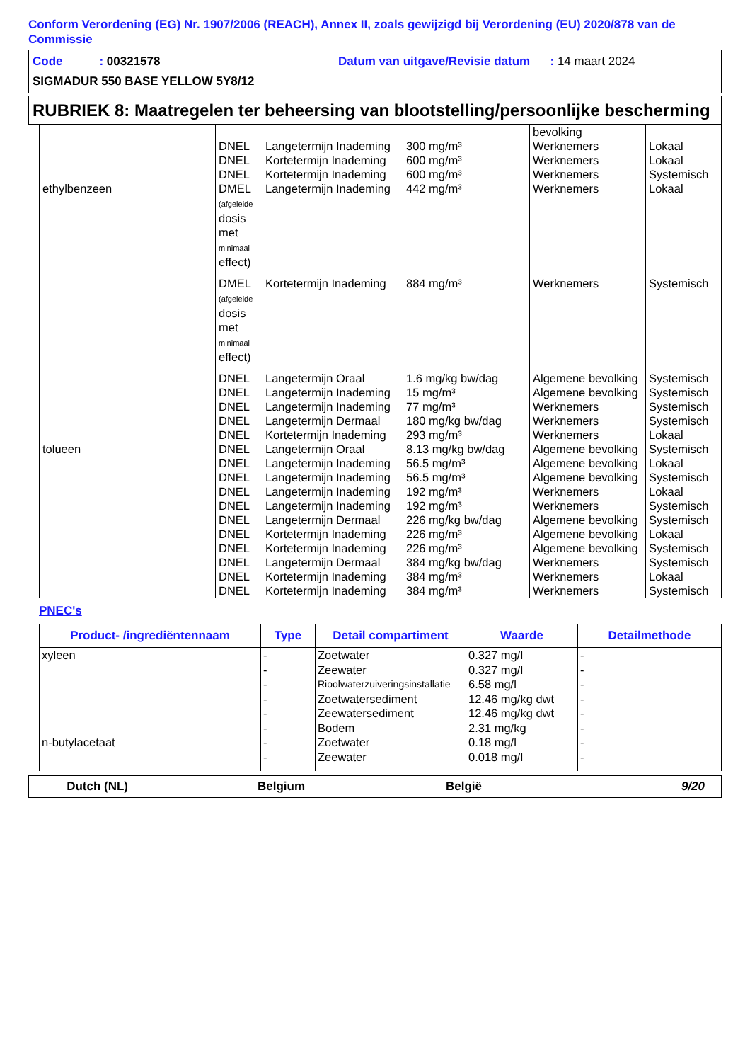Conform Verordening (EG) Nr. 1907/2006 (REACH), Annex II, zoals gewijzigd bij Verordening (EU) 2020/878 van de Commissie
Code : 00321578 Datum van uitgave/Revisie datum : 14 maart 2024
SIGMADUR 550 BASE YELLOW 5Y8/12
RUBRIEK 8: Maatregelen ter beheersing van blootstelling/persoonlijke bescherming
| | | | | bevolking | |
| | DNEL | Langetermijn Inademing | 300 mg/m³ | Werknemers | Lokaal |
| | DNEL | Kortetermijn Inademing | 600 mg/m³ | Werknemers | Lokaal |
| | DNEL | Kortetermijn Inademing | 600 mg/m³ | Werknemers | Systemisch |
| ethylbenzeen | DMEL (afgeleide dosis met minimaal effect) | Langetermijn Inademing | 442 mg/m³ | Werknemers | Lokaal |
| | DMEL (afgeleide dosis met minimaal effect) | Kortetermijn Inademing | 884 mg/m³ | Werknemers | Systemisch |
| | DNEL | Langetermijn Oraal | 1.6 mg/kg bw/dag | Algemene bevolking | Systemisch |
| | DNEL | Langetermijn Inademing | 15 mg/m³ | Algemene bevolking | Systemisch |
| | DNEL | Langetermijn Inademing | 77 mg/m³ | Werknemers | Systemisch |
| | DNEL | Langetermijn Dermaal | 180 mg/kg bw/dag | Werknemers | Systemisch |
| | DNEL | Kortetermijn Inademing | 293 mg/m³ | Werknemers | Lokaal |
| tolueen | DNEL | Langetermijn Oraal | 8.13 mg/kg bw/dag | Algemene bevolking | Systemisch |
| | DNEL | Langetermijn Inademing | 56.5 mg/m³ | Algemene bevolking | Lokaal |
| | DNEL | Langetermijn Inademing | 56.5 mg/m³ | Algemene bevolking | Systemisch |
| | DNEL | Langetermijn Inademing | 192 mg/m³ | Werknemers | Lokaal |
| | DNEL | Langetermijn Inademing | 192 mg/m³ | Werknemers | Systemisch |
| | DNEL | Langetermijn Dermaal | 226 mg/kg bw/dag | Algemene bevolking | Systemisch |
| | DNEL | Kortetermijn Inademing | 226 mg/m³ | Algemene bevolking | Lokaal |
| | DNEL | Kortetermijn Inademing | 226 mg/m³ | Algemene bevolking | Systemisch |
| | DNEL | Langetermijn Dermaal | 384 mg/kg bw/dag | Werknemers | Systemisch |
| | DNEL | Kortetermijn Inademing | 384 mg/m³ | Werknemers | Lokaal |
| | DNEL | Kortetermijn Inademing | 384 mg/m³ | Werknemers | Systemisch |
PNEC's
| Product- /ingrediëntennaam | Type | Detail compartiment | Waarde | Detailmethode |
| --- | --- | --- | --- | --- |
| xyleen | - | Zoetwater | 0.327 mg/l | - |
| | - | Zeewater | 0.327 mg/l | - |
| | - | Rioolwaterzuiveringsinstallatie | 6.58 mg/l | - |
| | - | Zoetwatersediment | 12.46 mg/kg dwt | - |
| | - | Zeewatersediment | 12.46 mg/kg dwt | - |
| | - | Bodem | 2.31 mg/kg | - |
| n-butylacetaat | - | Zoetwater | 0.18 mg/l | - |
| | - | Zeewater | 0.018 mg/l | - |
Dutch (NL) Belgium België 9/20